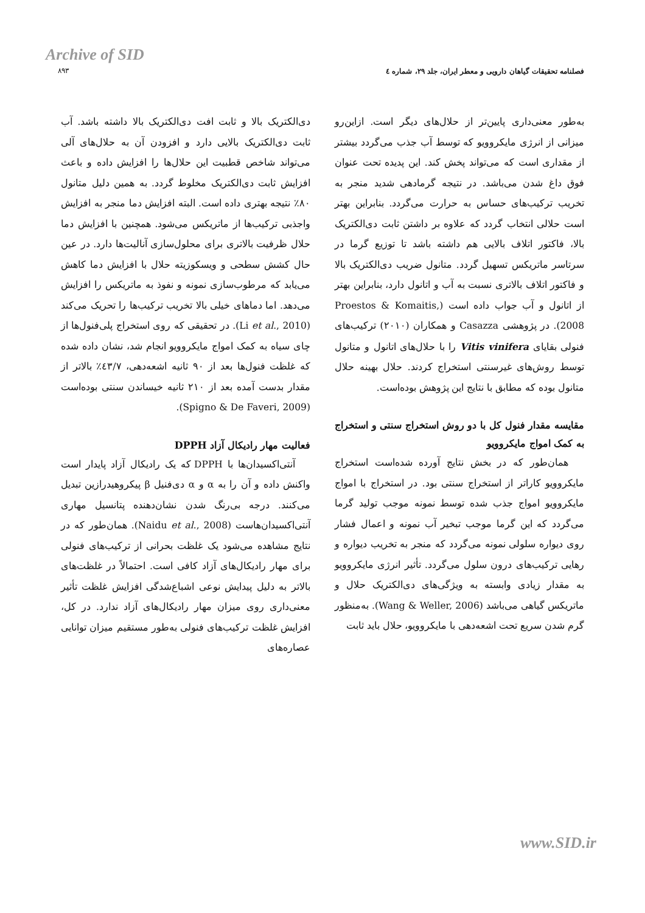Archive of SID
۸۹۳
فصلنامه تحقیقات گیاهان دارویی و معطر ایران، جلد ۲۹، شماره ٤
به‌طور معنی‌داری پایین‌تر از حلال‌های دیگر است. ازاین‌رو میزانی از انرژی مایکروویو که توسط آب جذب می‌گردد بیشتر از مقداری است که می‌تواند پخش کند. این پدیده تحت عنوان فوق داغ شدن می‌باشد. در نتیجه گرمادهی شدید منجر به تخریب ترکیب‌های حساس به حرارت می‌گردد. بنابراین بهتر است حلالی انتخاب گردد که علاوه بر داشتن ثابت دی‌الکتریک بالا، فاکتور اتلاف بالایی هم داشته باشد تا توزیع گرما در سرتاسر ماتریکس تسهیل گردد. متانول ضریب دی‌الکتریک بالا و فاکتور اتلاف بالاتری نسبت به آب و اتانول دارد، بنابراین بهتر از اتانول و آب جواب داده است (Proestos & Komaitis, 2008). در پژوهشی Casazza و همکاران (۲۰۱۰) ترکیب‌های فنولی بقایای Vitis vinifera را با حلال‌های اتانول و متانول توسط روش‌های غیرسنتی استخراج کردند. حلال بهینه حلال متانول بوده که مطابق با نتایج این پژوهش بوده‌است.
مقایسه مقدار فنول کل با دو روش استخراج سنتی و استخراج به کمک امواج مایکروویو
همان‌طور که در بخش نتایج آورده شده‌است استخراج مایکروویو کاراتر از استخراج سنتی بود. در استخراج با امواج مایکروویو امواج جذب شده توسط نمونه موجب تولید گرما می‌گردد که این گرما موجب تبخیر آب نمونه و اعمال فشار روی دیواره سلولی نمونه می‌گردد که منجر به تخریب دیواره و رهایی ترکیب‌های درون سلول می‌گردد. تأثیر انرژی مایکروویو به مقدار زیادی وابسته به ویژگی‌های دی‌الکتریک حلال و ماتریکس گیاهی می‌باشد (Wang & Weller, 2006). به‌منظور گرم شدن سریع تحت اشعه‌دهی با مایکروویو، حلال باید ثابت
دی‌الکتریک بالا و ثابت افت دی‌الکتریک بالا داشته باشد. آب ثابت دی‌الکتریک بالایی دارد و افزودن آن به حلال‌های آلی می‌تواند شاخص قطبیت این حلال‌ها را افزایش داده و باعث افزایش ثابت دی‌الکتریک مخلوط گردد. به همین دلیل متانول ۸۰٪ نتیجه بهتری داده است. البته افزایش دما منجر به افزایش واجذبی ترکیب‌ها از ماتریکس می‌شود. همچنین با افزایش دما حلال ظرفیت بالاتری برای محلول‌سازی آنالیت‌ها دارد. در عین حال کشش سطحی و ویسکوزیته حلال با افزایش دما کاهش می‌یابد که مرطوب‌سازی نمونه و نفوذ به ماتریکس را افزایش می‌دهد. اما دماهای خیلی بالا تخریب ترکیب‌ها را تحریک می‌کند (Li et al., 2010). در تحقیقی که روی استخراج پلی‌فنول‌ها از چای سیاه به کمک امواج مایکروویو انجام شد، نشان داده شده که غلظت فنول‌ها بعد از ۹۰ ثانیه اشعه‌دهی، ٤۳/۷٪ بالاتر از مقدار بدست آمده بعد از ۲۱۰ ثانیه خیساندن سنتی بوده‌است (Spigno & De Faveri, 2009).
فعالیت مهار رادیکال آزاد DPPH
آنتی‌اکسیدان‌ها با DPPH که یک رادیکال آزاد پایدار است واکنش داده و آن را به α و α دی‌فنیل β پیکروهیدرازین تبدیل می‌کنند. درجه بی‌رنگ شدن نشان‌دهنده پتانسیل مهاری آنتی‌اکسیدان‌هاست (Naidu et al., 2008). همان‌طور که در نتایج مشاهده می‌شود یک غلظت بحرانی از ترکیب‌های فنولی برای مهار رادیکال‌های آزاد کافی است. احتمالاً در غلظت‌های بالاتر به دلیل پیدایش نوعی اشباع‌شدگی افزایش غلظت تأثیر معنی‌داری روی میزان مهار رادیکال‌های آزاد ندارد. در کل، افزایش غلظت ترکیب‌های فنولی به‌طور مستقیم میزان توانایی عصاره‌های
www.SID.ir